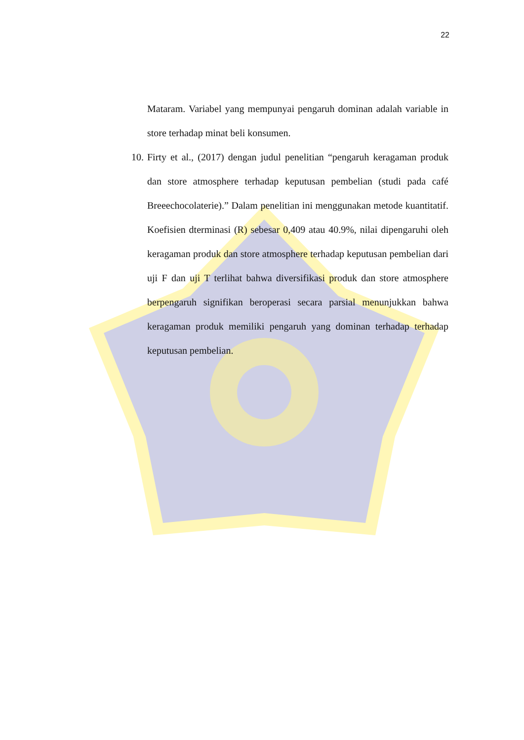22
Mataram. Variabel yang mempunyai pengaruh dominan adalah variable in store terhadap minat beli konsumen.
10. Firty et al., (2017) dengan judul penelitian “pengaruh keragaman produk dan store atmosphere terhadap keputusan pembelian (studi pada café Breeechocolaterie).” Dalam penelitian ini menggunakan metode kuantitatif. Koefisien dterminasi (R) sebesar 0,409 atau 40.9%, nilai dipengaruhi oleh keragaman produk dan store atmosphere terhadap keputusan pembelian dari uji F dan uji T terlihat bahwa diversifikasi produk dan store atmosphere berpengaruh signifikan beroperasi secara parsial menunjukkan bahwa keragaman produk memiliki pengaruh yang dominan terhadap terhadap keputusan pembelian.